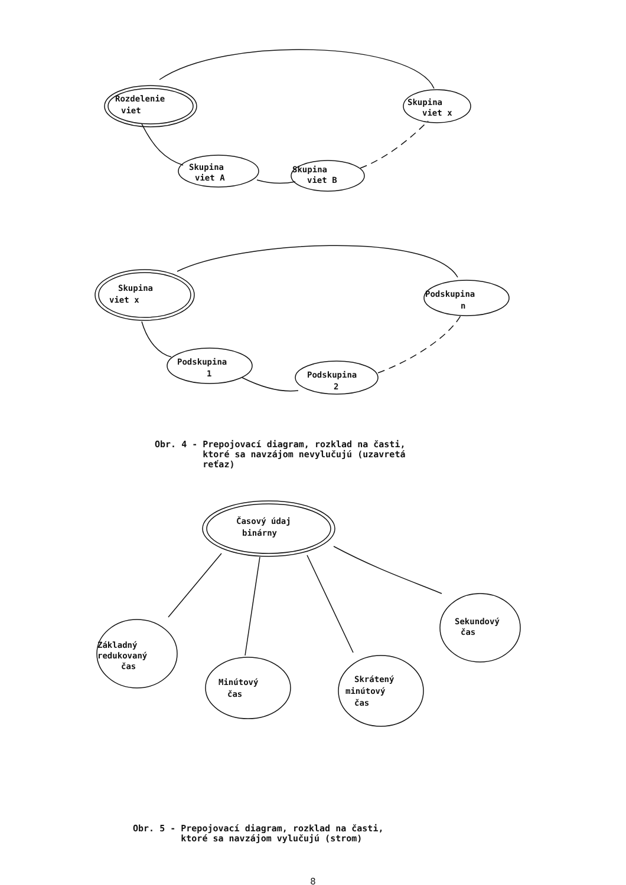Rozdelenie
viet
Skupina
viet x
Skupina
viet A
Skupina
viet B
Skupina
viet x
Podskupina
n
Podskupina
1
Podskupina
2
Obr. 4 - Prepojovací diagram, rozklad na časti, ktoré sa navzájom nevylučujú (uzavretá reťaz)
Časový údaj
binárny
Základný
redukovaný
čas
Minútový
čas
Skrátený
minútový
čas
Sekundový
čas
Obr. 5 - Prepojovací diagram, rozklad na časti, ktoré sa navzájom vylučujú (strom)
8